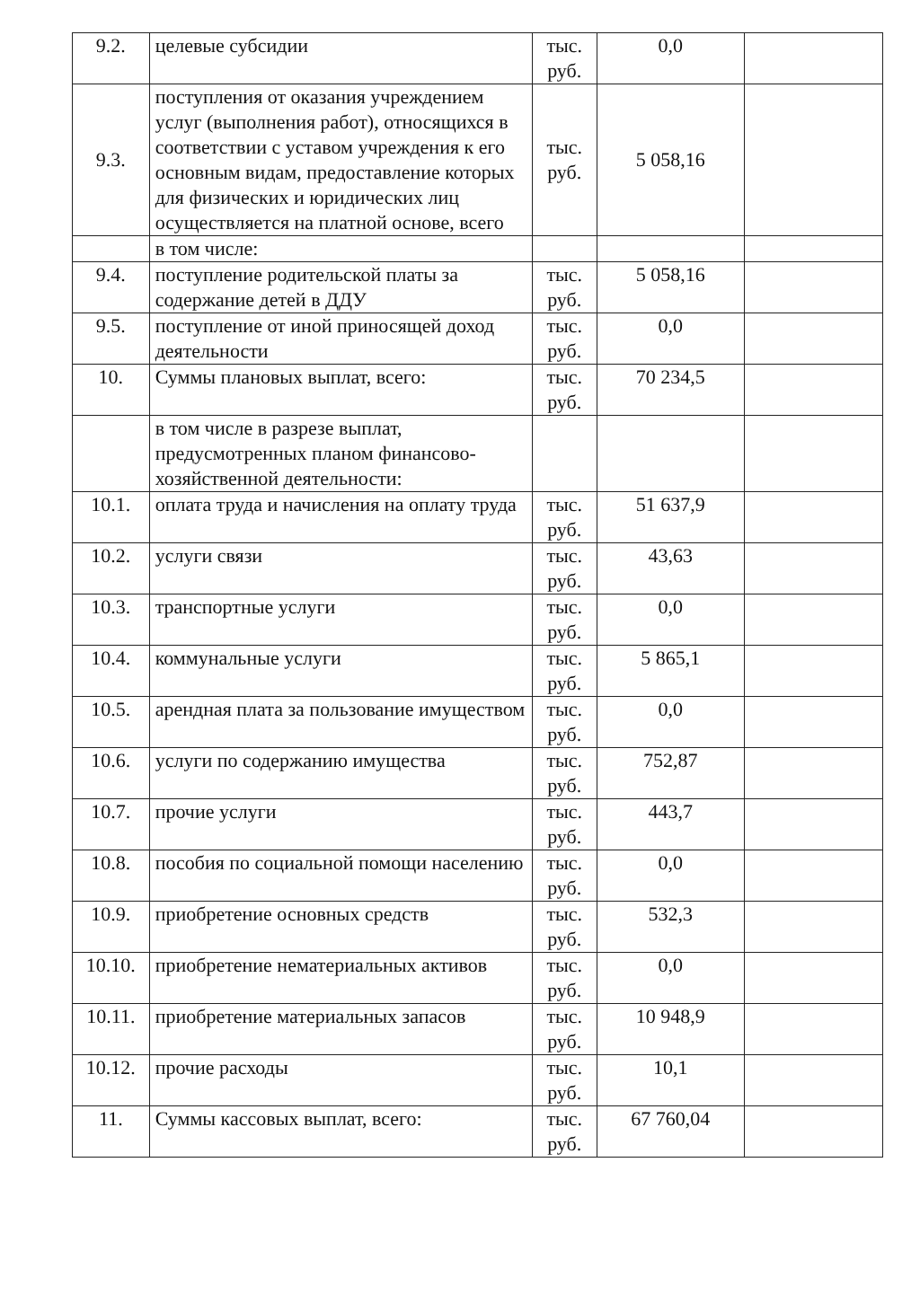| 9.2. | целевые субсидии | тыс. руб. | 0,0 | |
| 9.3. | поступления от оказания учреждением услуг (выполнения работ), относящихся в соответствии с уставом учреждения к его основным видам, предоставление которых для физических и юридических лиц осуществляется на платной основе, всего | тыс. руб. | 5 058,16 | |
| | в том числе: | | | |
| 9.4. | поступление родительской платы за содержание детей в ДДУ | тыс. руб. | 5 058,16 | |
| 9.5. | поступление от иной приносящей доход деятельности | тыс. руб. | 0,0 | |
| 10. | Суммы плановых выплат, всего: | тыс. руб. | 70 234,5 | |
| | в том числе в разрезе выплат, предусмотренных планом финансово- хозяйственной деятельности: | | | |
| 10.1. | оплата труда и начисления на оплату труда | тыс. руб. | 51 637,9 | |
| 10.2. | услуги связи | тыс. руб. | 43,63 | |
| 10.3. | транспортные услуги | тыс. руб. | 0,0 | |
| 10.4. | коммунальные услуги | тыс. руб. | 5 865,1 | |
| 10.5. | арендная плата за пользование имуществом | тыс. руб. | 0,0 | |
| 10.6. | услуги по содержанию имущества | тыс. руб. | 752,87 | |
| 10.7. | прочие услуги | тыс. руб. | 443,7 | |
| 10.8. | пособия по социальной помощи населению | тыс. руб. | 0,0 | |
| 10.9. | приобретение основных средств | тыс. руб. | 532,3 | |
| 10.10. | приобретение нематериальных активов | тыс. руб. | 0,0 | |
| 10.11. | приобретение материальных запасов | тыс. руб. | 10 948,9 | |
| 10.12. | прочие расходы | тыс. руб. | 10,1 | |
| 11. | Суммы кассовых выплат, всего: | тыс. руб. | 67 760,04 | |